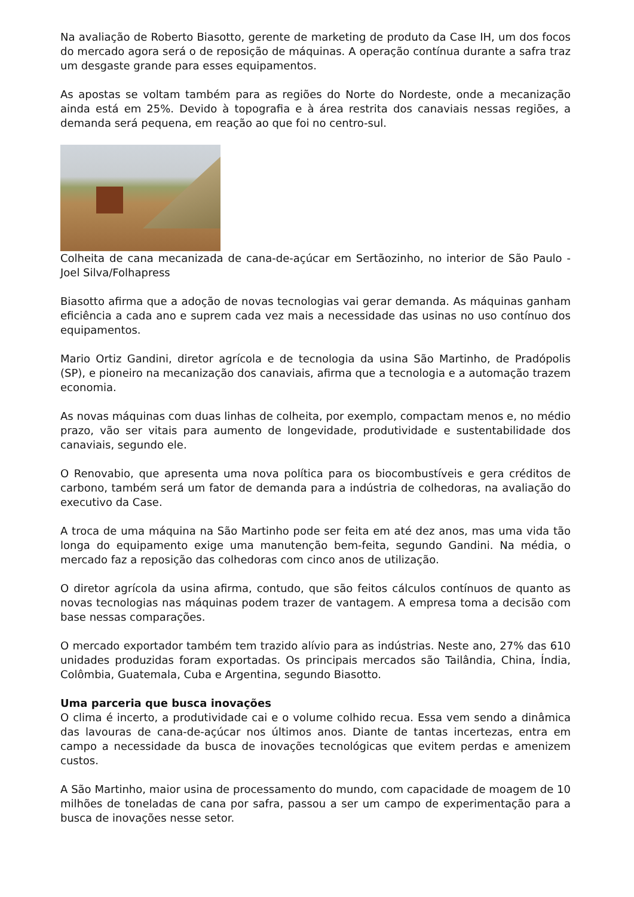Na avaliação de Roberto Biasotto, gerente de marketing de produto da Case IH, um dos focos do mercado agora será o de reposição de máquinas. A operação contínua durante a safra traz um desgaste grande para esses equipamentos.
As apostas se voltam também para as regiões do Norte do Nordeste, onde a mecanização ainda está em 25%. Devido à topografia e à área restrita dos canaviais nessas regiões, a demanda será pequena, em reação ao que foi no centro-sul.
Colheita de cana mecanizada de cana-de-açúcar em Sertãozinho, no interior de São Paulo - Joel Silva/Folhapress
Biasotto afirma que a adoção de novas tecnologias vai gerar demanda. As máquinas ganham eficiência a cada ano e suprem cada vez mais a necessidade das usinas no uso contínuo dos equipamentos.
Mario Ortiz Gandini, diretor agrícola e de tecnologia da usina São Martinho, de Pradópolis (SP), e pioneiro na mecanização dos canaviais, afirma que a tecnologia e a automação trazem economia.
As novas máquinas com duas linhas de colheita, por exemplo, compactam menos e, no médio prazo, vão ser vitais para aumento de longevidade, produtividade e sustentabilidade dos canaviais, segundo ele.
O Renovabio, que apresenta uma nova política para os biocombustíveis e gera créditos de carbono, também será um fator de demanda para a indústria de colhedoras, na avaliação do executivo da Case.
A troca de uma máquina na São Martinho pode ser feita em até dez anos, mas uma vida tão longa do equipamento exige uma manutenção bem-feita, segundo Gandini. Na média, o mercado faz a reposição das colhedoras com cinco anos de utilização.
O diretor agrícola da usina afirma, contudo, que são feitos cálculos contínuos de quanto as novas tecnologias nas máquinas podem trazer de vantagem. A empresa toma a decisão com base nessas comparações.
O mercado exportador também tem trazido alívio para as indústrias. Neste ano, 27% das 610 unidades produzidas foram exportadas. Os principais mercados são Tailândia, China, Índia, Colômbia, Guatemala, Cuba e Argentina, segundo Biasotto.
Uma parceria que busca inovações
O clima é incerto, a produtividade cai e o volume colhido recua. Essa vem sendo a dinâmica das lavouras de cana-de-açúcar nos últimos anos. Diante de tantas incertezas, entra em campo a necessidade da busca de inovações tecnológicas que evitem perdas e amenizem custos.
A São Martinho, maior usina de processamento do mundo, com capacidade de moagem de 10 milhões de toneladas de cana por safra, passou a ser um campo de experimentação para a busca de inovações nesse setor.